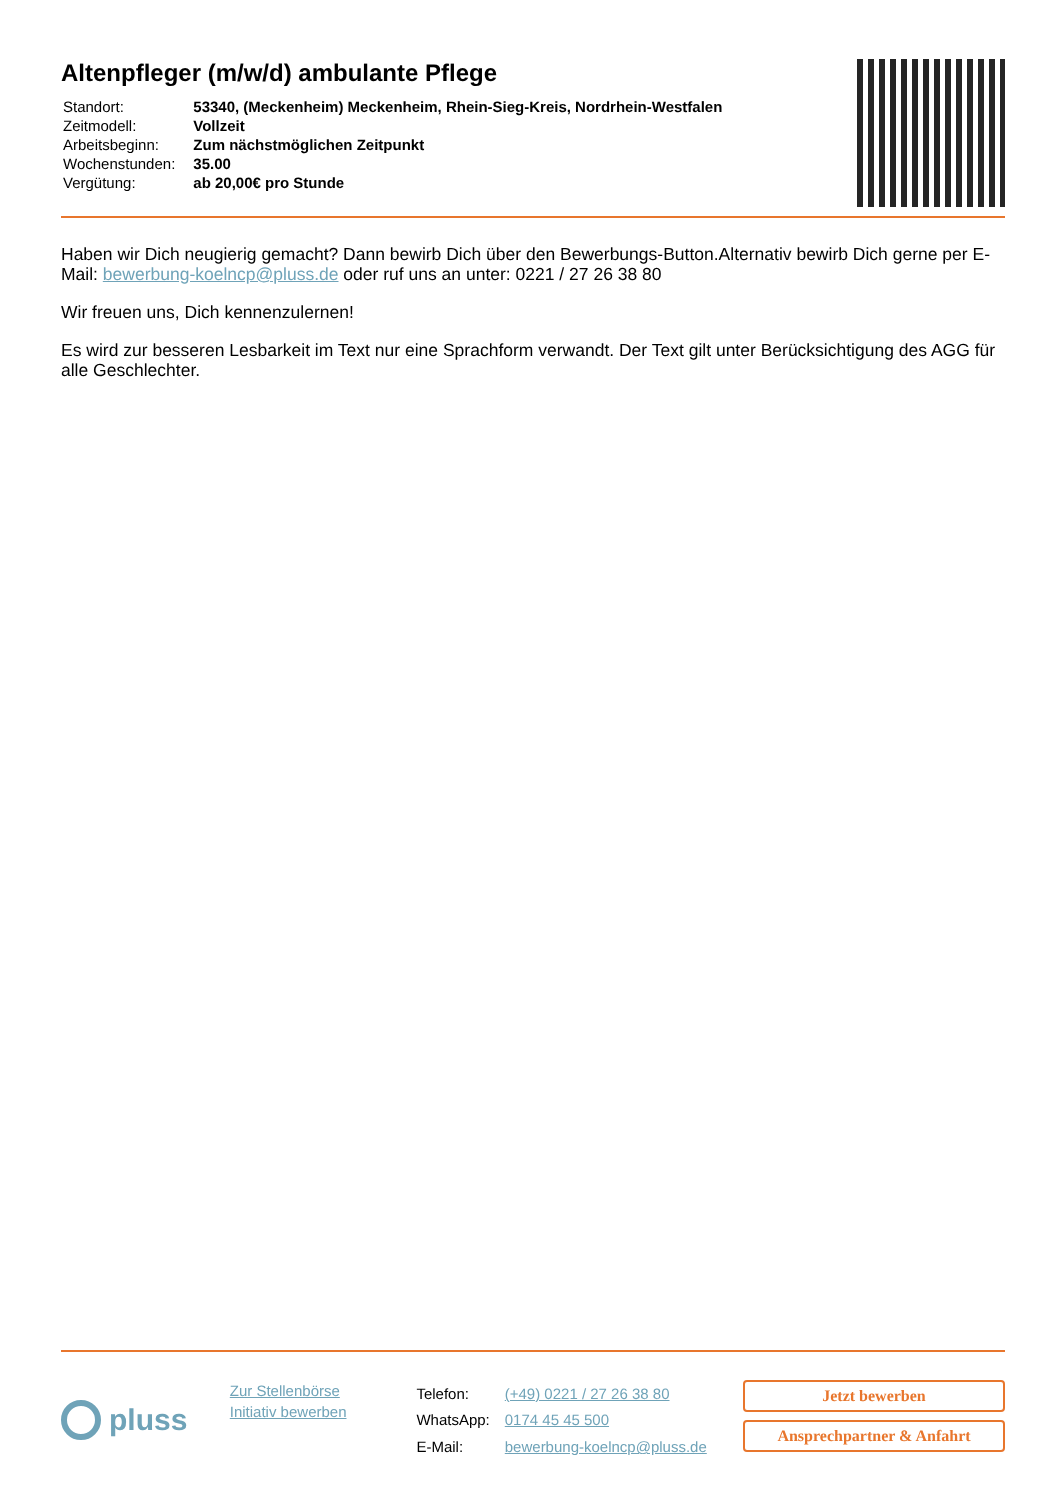Altenpfleger (m/w/d) ambulante Pflege
| Standort: | 53340, (Meckenheim) Meckenheim, Rhein-Sieg-Kreis, Nordrhein-Westfalen |
| Zeitmodell: | Vollzeit |
| Arbeitsbeginn: | Zum nächstmöglichen Zeitpunkt |
| Wochenstunden: | 35.00 |
| Vergütung: | ab 20,00€ pro Stunde |
Haben wir Dich neugierig gemacht? Dann bewirb Dich über den Bewerbungs-Button.Alternativ bewirb Dich gerne per E-Mail: bewerbung-koelncp@pluss.de oder ruf uns an unter: 0221 / 27 26 38 80
Wir freuen uns, Dich kennenzulernen!
Es wird zur besseren Lesbarkeit im Text nur eine Sprachform verwandt. Der Text gilt unter Berücksichtigung des AGG für alle Geschlechter.
pluss
Zur Stellenbörse
Initiativ bewerben
| Telefon: | (+49) 0221 / 27 26 38 80 |
| WhatsApp: | 0174 45 45 500 |
| E-Mail: | bewerbung-koelncp@pluss.de |
Jetzt bewerben
Ansprechpartner & Anfahrt